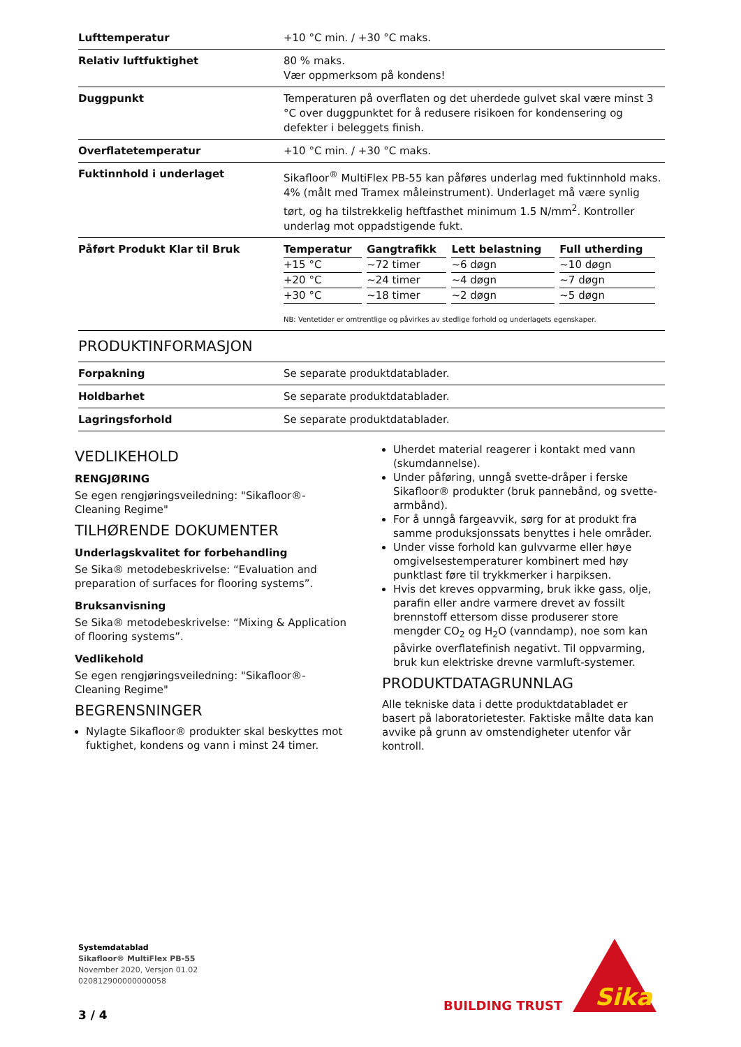| Lufttemperatur | +10 °C min. / +30 °C maks. |
| Relativ luftfuktighet | 80 % maks. Vær oppmerksom på kondens! |
| Duggpunkt | Temperaturen på overflaten og det uherdede gulvet skal være minst 3 °C over duggpunktet for å redusere risikoen for kondensering og defekter i beleggets finish. |
| Overflatetemperatur | +10 °C min. / +30 °C maks. |
| Fuktinnhold i underlaget | Sikafloor<sup>®</sup> MultiFlex PB-55 kan påføres underlag med fuktinnhold maks. 4% (målt med Tramex måleinstrument). Underlaget må være synlig tørt, og ha tilstrekkelig heftfasthet minimum 1.5 N/mm<sup>2</sup>. Kontroller underlag mot oppadstigende fukt. |
| Påført Produkt Klar til Bruk | / Temperatur / Gangtrafikk / Lett belastning / Full utherding / / --- / --- / --- / --- / / +15 °C / ~72 timer / ~6 døgn / ~10 døgn / / +20 °C / ~24 timer / ~4 døgn / ~7 døgn / / +30 °C / ~18 timer / ~2 døgn / ~5 døgn / NB: Ventetider er omtrentlige og påvirkes av stedlige forhold og underlagets egenskaper. |
PRODUKTINFORMASJON
| Forpakning | Se separate produktdatablader. |
| Holdbarhet | Se separate produktdatablader. |
| Lagringsforhold | Se separate produktdatablader. |
VEDLIKEHOLD
RENGJØRING
Se egen rengjøringsveiledning: "Sikafloor®- Cleaning Regime"
TILHØRENDE DOKUMENTER
Underlagskvalitet for forbehandling
Se Sika® metodebeskrivelse: “Evaluation and preparation of surfaces for flooring systems”.
Bruksanvisning
Se Sika® metodebeskrivelse: “Mixing & Application of flooring systems”.
Vedlikehold
Se egen rengjøringsveiledning: "Sikafloor®- Cleaning Regime"
BEGRENSNINGER
Nylagte Sikafloor® produkter skal beskyttes mot fuktighet, kondens og vann i minst 24 timer.
Uherdet material reagerer i kontakt med vann (skumdannelse).
Under påføring, unngå svette-dråper i ferske Sikafloor® produkter (bruk pannebånd, og svette-armbånd).
For å unngå fargeavvik, sørg for at produkt fra samme produksjonssats benyttes i hele områder.
Under visse forhold kan gulvvarme eller høye omgivelsestemperaturer kombinert med høy punktlast føre til trykkmerker i harpiksen.
Hvis det kreves oppvarming, bruk ikke gass, olje, parafin eller andre varmere drevet av fossilt brennstoff ettersom disse produserer store mengder CO<sub>2</sub> og H<sub>2</sub>O (vanndamp), noe som kan påvirke overflatefinish negativt. Til oppvarming, bruk kun elektriske drevne varmluft-systemer.
PRODUKTDATAGRUNNLAG
Alle tekniske data i dette produktdatabladet er basert på laboratorietester. Faktiske målte data kan avvike på grunn av omstendigheter utenfor vår kontroll.
Systemdatablad
Sikafloor® MultiFlex PB-55
November 2020, Versjon 01.02
020812900000000058
3 / 4
BUILDING TRUST
Sika